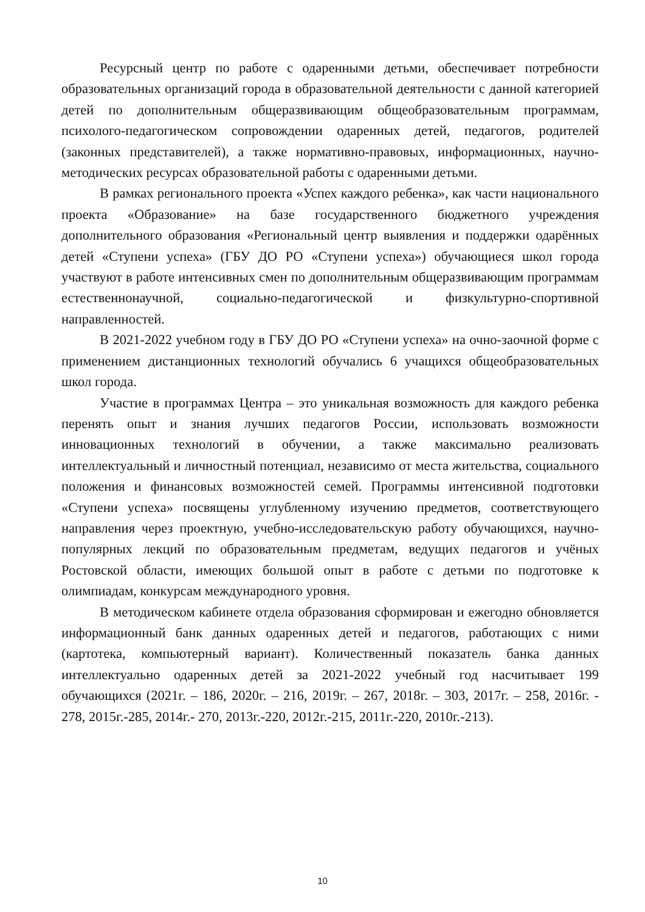Ресурсный центр по работе с одаренными детьми, обеспечивает потребности образовательных организаций города в образовательной деятельности с данной категорией детей по дополнительным общеразвивающим общеобразовательным программам, психолого-педагогическом сопровождении одаренных детей, педагогов, родителей (законных представителей), а также нормативно-правовых, информационных, научно-методических ресурсах образовательной работы с одаренными детьми.
В рамках регионального проекта «Успех каждого ребенка», как части национального проекта «Образование» на базе государственного бюджетного учреждения дополнительного образования «Региональный центр выявления и поддержки одарённых детей «Ступени успеха» (ГБУ ДО РО «Ступени успеха») обучающиеся школ города участвуют в работе интенсивных смен по дополнительным общеразвивающим программам естественнонаучной, социально-педагогической и физкультурно-спортивной направленностей.
В 2021-2022 учебном году в ГБУ ДО РО «Ступени успеха» на очно-заочной форме с применением дистанционных технологий обучались 6 учащихся общеобразовательных школ города.
Участие в программах Центра – это уникальная возможность для каждого ребенка перенять опыт и знания лучших педагогов России, использовать возможности инновационных технологий в обучении, а также максимально реализовать интеллектуальный и личностный потенциал, независимо от места жительства, социального положения и финансовых возможностей семей. Программы интенсивной подготовки «Ступени успеха» посвящены углубленному изучению предметов, соответствующего направления через проектную, учебно-исследовательскую работу обучающихся, научно-популярных лекций по образовательным предметам, ведущих педагогов и учёных Ростовской области, имеющих большой опыт в работе с детьми по подготовке к олимпиадам, конкурсам международного уровня.
В методическом кабинете отдела образования сформирован и ежегодно обновляется информационный банк данных одаренных детей и педагогов, работающих с ними (картотека, компьютерный вариант). Количественный показатель банка данных интеллектуально одаренных детей за 2021-2022 учебный год насчитывает 199 обучающихся (2021г. – 186, 2020г. – 216, 2019г. – 267, 2018г. – 303, 2017г. – 258, 2016г. - 278, 2015г.-285, 2014г.- 270, 2013г.-220, 2012г.-215, 2011г.-220, 2010г.-213).
10